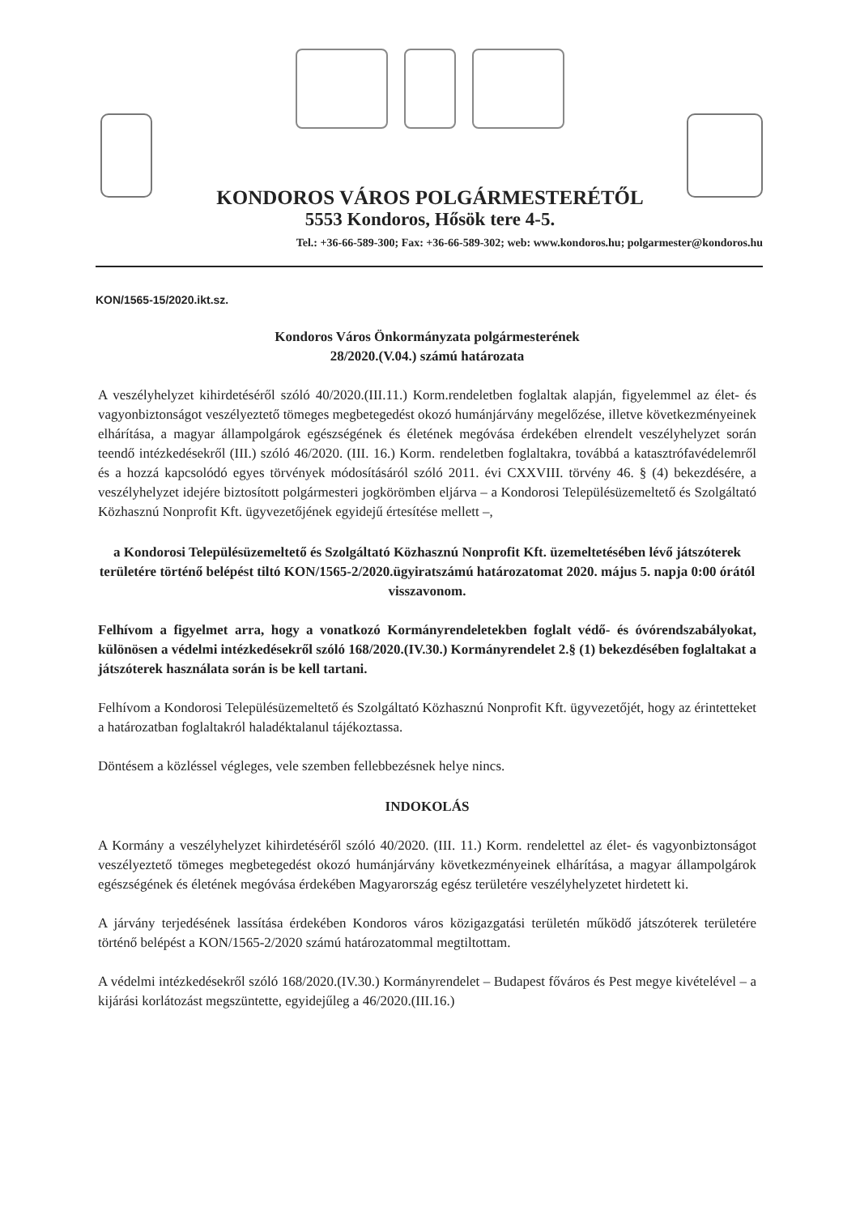KONDOROS VÁROS POLGÁRMESTERÉTŐL
5553 Kondoros, Hősök tere 4-5.
Tel.: +36-66-589-300; Fax: +36-66-589-302; web: www.kondoros.hu; polgarmester@kondoros.hu
KON/1565-15/2020.ikt.sz.
Kondoros Város Önkormányzata polgármesterének
28/2020.(V.04.) számú határozata
A veszélyhelyzet kihirdetéséről szóló 40/2020.(III.11.) Korm.rendeletben foglaltak alapján, figyelemmel az élet- és vagyonbiztonságot veszélyeztető tömeges megbetegedést okozó humánjárvány megelőzése, illetve következményeinek elhárítása, a magyar állampolgárok egészségének és életének megóvása érdekében elrendelt veszélyhelyzet során teendő intézkedésekről (III.) szóló 46/2020. (III. 16.) Korm. rendeletben foglaltakra, továbbá a katasztrófavédelemről és a hozzá kapcsolódó egyes törvények módosításáról szóló 2011. évi CXXVIII. törvény 46. § (4) bekezdésére, a veszélyhelyzet idejére biztosított polgármesteri jogkörömben eljárva – a Kondorosi Településüzemeltető és Szolgáltató Közhasznú Nonprofit Kft. ügyvezetőjének egyidejű értesítése mellett –,
a Kondorosi Településüzemeltető és Szolgáltató Közhasznú Nonprofit Kft. üzemeltetésében lévő játszóterek területére történő belépést tiltó KON/1565-2/2020.ügyiratszámú határozatomat 2020. május 5. napja 0:00 órától visszavonom.
Felhívom a figyelmet arra, hogy a vonatkozó Kormányrendeletekben foglalt védő- és óvórendszabályokat, különösen a védelmi intézkedésekről szóló 168/2020.(IV.30.) Kormányrendelet 2.§ (1) bekezdésében foglaltakat a játszóterek használata során is be kell tartani.
Felhívom a Kondorosi Településüzemeltető és Szolgáltató Közhasznú Nonprofit Kft. ügyvezetőjét, hogy az érintetteket a határozatban foglaltakról haladéktalanul tájékoztassa.
Döntésem a közléssel végleges, vele szemben fellebbezésnek helye nincs.
INDOKOLÁS
A Kormány a veszélyhelyzet kihirdetéséről szóló 40/2020. (III. 11.) Korm. rendelettel az élet- és vagyonbiztonságot veszélyeztető tömeges megbetegedést okozó humánjárvány következményeinek elhárítása, a magyar állampolgárok egészségének és életének megóvása érdekében Magyarország egész területére veszélyhelyzetet hirdetett ki.
A járvány terjedésének lassítása érdekében Kondoros város közigazgatási területén működő játszóterek területére történő belépést a KON/1565-2/2020 számú határozatommal megtiltottam.
A védelmi intézkedésekről szóló 168/2020.(IV.30.) Kormányrendelet – Budapest főváros és Pest megye kivételével – a kijárási korlátozást megszüntette, egyidejűleg a 46/2020.(III.16.)